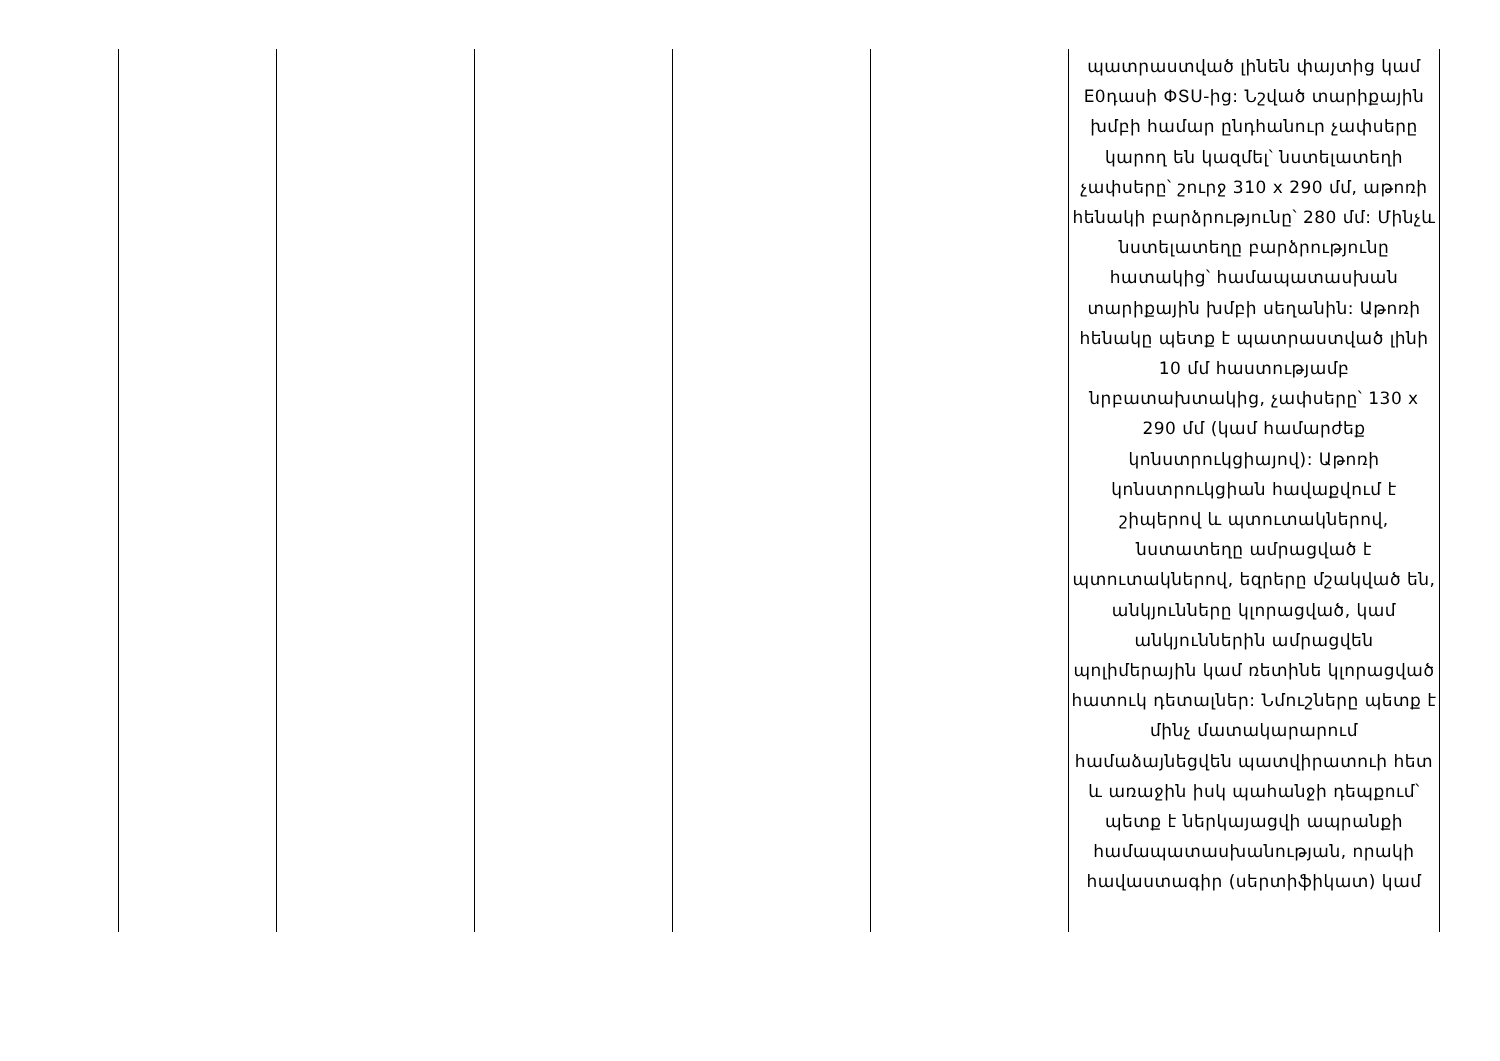| | | | | | պատրաստված լինեն փայտից կամ E0դասի ՓՏՍ-ից: Նշված տարիքային խմբի համար ընդհանուր չափսերը կարող են կազմել՝ նստելատեղի չափսերը՝ շուրջ 310 x 290 մմ, աթոռի հենակի բարձրությունը՝ 280 մմ: Մինչև նստելատեղը բարձրությունը հատակից՝ համապատասխան տարիքային խմբի սեղանին: Աթոռի հենակը պետք է պատրաստված լինի 10 մմ հաստությամբ նրբատախտակից, չափսերը՝ 130 x 290 մմ (կամ համարժեք կոնստրուկցիայով): Աթոռի կոնստրուկցիան հավաքվում է շիպերով և պտուտակներով, նստատեղը ամրացված է պտուտակներով, եզրերը մշակված են, անկյունները կլորացված, կամ անկյուններին ամրացվեն պոլիմերային կամ ռետինե կլորացված հատուկ դետալներ: Նմուշները պետք է մինչ մատակարարում համաձայնեցվեն պատվիրատուի հետ և առաջին իսկ պահանջի դեպքում՝ պետք է ներկայացվի ապրանքի համապատասխանության, որակի հավաստագիր (սերտիֆիկատ) կամ |